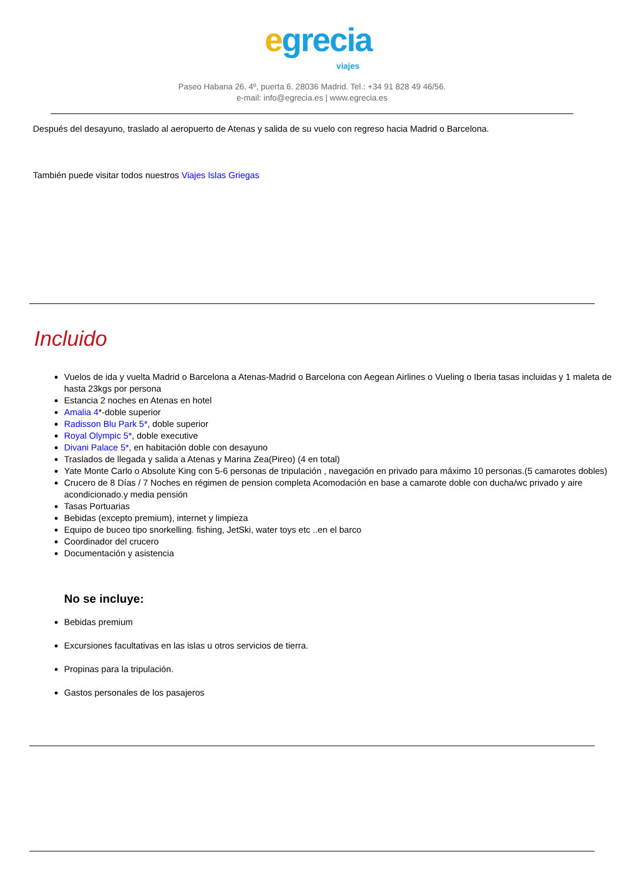egreciaviajes
Paseo Habana 26, 4º, puerta 6. 28036 Madrid. Tel.: +34 91 828 49 46/56.
e-mail: info@egrecia.es | www.egrecia.es
Después del desayuno, traslado al aeropuerto de Atenas y salida de su vuelo con regreso hacia Madrid o Barcelona.
También puede visitar todos nuestros Viajes Islas Griegas
Incluido
Vuelos de ida y vuelta Madrid o Barcelona a Atenas-Madrid o Barcelona con Aegean Airlines o Vueling o Iberia tasas incluidas y 1 maleta de hasta 23kgs por persona
Estancia 2 noches en Atenas en hotel
Amalia 4*-doble superior
Radisson Blu Park 5*, doble superior
Royal Olympic 5*, doble executive
Divani Palace 5*, en habitación doble con desayuno
Traslados de llegada y salida a Atenas y Marina Zea(Pireo) (4 en total)
Yate Monte Carlo o Absolute King con 5-6 personas de tripulación , navegación en privado para máximo 10 personas.(5 camarotes dobles)
Crucero de 8 Días / 7 Noches en régimen de pension completa Acomodación en base a camarote doble con ducha/wc privado y aire acondicionado.y media pensión
Tasas Portuarias
Bebidas (excepto premium), internet y limpieza
Equipo de buceo tipo snorkelling. fishing, JetSki, water toys etc ..en el barco
Coordinador del crucero
Documentación y asistencia
No se incluye:
Bebidas premium
Excursiones facultativas en las islas u otros servicios de tierra.
Propinas para la tripulación.
Gastos personales de los pasajeros